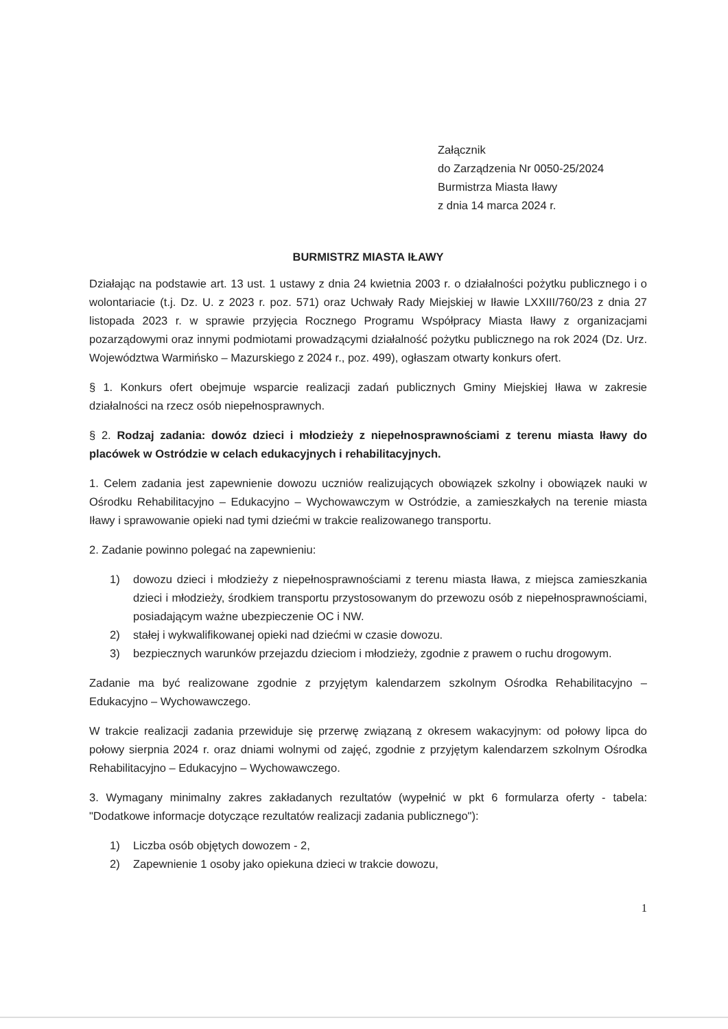Załącznik
do Zarządzenia Nr 0050-25/2024
Burmistrza Miasta Iławy
z dnia 14 marca 2024 r.
BURMISTRZ MIASTA IŁAWY
Działając na podstawie art. 13 ust. 1 ustawy z dnia 24 kwietnia 2003 r. o działalności pożytku publicznego i o wolontariacie (t.j. Dz. U. z 2023 r. poz. 571) oraz Uchwały Rady Miejskiej w Iławie LXXIII/760/23 z dnia 27 listopada 2023 r. w sprawie przyjęcia Rocznego Programu Współpracy Miasta Iławy z organizacjami pozarządowymi oraz innymi podmiotami prowadzącymi działalność pożytku publicznego na rok 2024 (Dz. Urz. Województwa Warmińsko – Mazurskiego z 2024 r., poz. 499), ogłaszam otwarty konkurs ofert.
§ 1. Konkurs ofert obejmuje wsparcie realizacji zadań publicznych Gminy Miejskiej Iława w zakresie działalności na rzecz osób niepełnosprawnych.
§ 2. Rodzaj zadania: dowóz dzieci i młodzieży z niepełnosprawnościami z terenu miasta Iławy do placówek w Ostródzie w celach edukacyjnych i rehabilitacyjnych.
1. Celem zadania jest zapewnienie dowozu uczniów realizujących obowiązek szkolny i obowiązek nauki w Ośrodku Rehabilitacyjno – Edukacyjno – Wychowawczym w Ostródzie, a zamieszkałych na terenie miasta Iławy i sprawowanie opieki nad tymi dziećmi w trakcie realizowanego transportu.
2. Zadanie powinno polegać na zapewnieniu:
1) dowozu dzieci i młodzieży z niepełnosprawnościami z terenu miasta Iława, z miejsca zamieszkania dzieci i młodzieży, środkiem transportu przystosowanym do przewozu osób z niepełnosprawnościami, posiadającym ważne ubezpieczenie OC i NW.
2) stałej i wykwalifikowanej opieki nad dziećmi w czasie dowozu.
3) bezpiecznych warunków przejazdu dzieciom i młodzieży, zgodnie z prawem o ruchu drogowym.
Zadanie ma być realizowane zgodnie z przyjętym kalendarzem szkolnym Ośrodka Rehabilitacyjno – Edukacyjno – Wychowawczego.
W trakcie realizacji zadania przewiduje się przerwę związaną z okresem wakacyjnym: od połowy lipca do połowy sierpnia 2024 r. oraz dniami wolnymi od zajęć, zgodnie z przyjętym kalendarzem szkolnym Ośrodka Rehabilitacyjno – Edukacyjno – Wychowawczego.
3. Wymagany minimalny zakres zakładanych rezultatów (wypełnić w pkt 6 formularza oferty - tabela: "Dodatkowe informacje dotyczące rezultatów realizacji zadania publicznego"):
1) Liczba osób objętych dowozem - 2,
2) Zapewnienie 1 osoby jako opiekuna dzieci w trakcie dowozu,
1